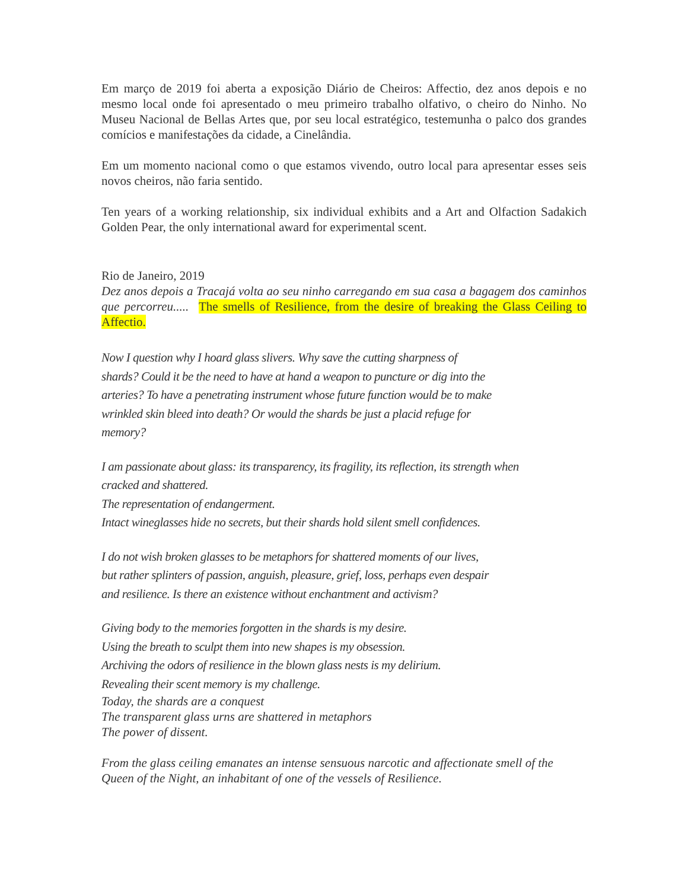Em março de 2019 foi aberta a exposição Diário de Cheiros: Affectio, dez anos depois e no mesmo local onde foi apresentado o meu primeiro trabalho olfativo, o cheiro do Ninho. No Museu Nacional de Bellas Artes que, por seu local estratégico, testemunha o palco dos grandes comícios e manifestações da cidade, a Cinelândia.
Em um momento nacional como o que estamos vivendo, outro local para apresentar esses seis novos cheiros, não faria sentido.
Ten years of a working relationship, six individual exhibits and a Art and Olfaction Sadakich Golden Pear, the only international award for experimental scent.
Rio de Janeiro, 2019
Dez anos depois a Tracajá volta ao seu ninho carregando em sua casa a bagagem dos caminhos que percorreu..... The smells of Resilience, from the desire of breaking the Glass Ceiling to Affectio.
Now I question why I hoard glass slivers. Why save the cutting sharpness of
shards? Could it be the need to have at hand a weapon to puncture or dig into the
arteries? To have a penetrating instrument whose future function would be to make
wrinkled skin bleed into death? Or would the shards be just a placid refuge for
memory?
I am passionate about glass: its transparency, its fragility, its reflection, its strength when
cracked and shattered.
The representation of endangerment.
Intact wineglasses hide no secrets, but their shards hold silent smell confidences.
I do not wish broken glasses to be metaphors for shattered moments of our lives,
but rather splinters of passion, anguish, pleasure, grief, loss, perhaps even despair
and resilience. Is there an existence without enchantment and activism?
Giving body to the memories forgotten in the shards is my desire.
Using the breath to sculpt them into new shapes is my obsession.
Archiving the odors of resilience in the blown glass nests is my delirium.
Revealing their scent memory is my challenge.
Today, the shards are a conquest
The transparent glass urns are shattered in metaphors
The power of dissent.
From the glass ceiling emanates an intense sensuous narcotic and affectionate smell of the Queen of the Night, an inhabitant of one of the vessels of Resilience.